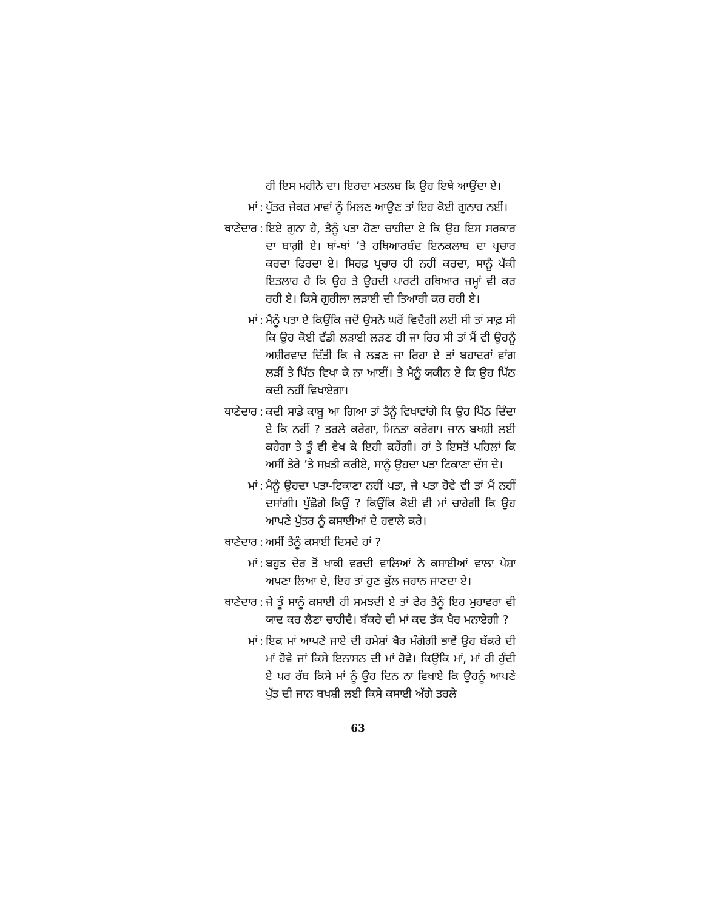ਹੀ ਇਸ ਮਹੀਨੇ ਦਾ। ਇਹਦਾ ਮਤਲਬ ਕਿ ਉਹ ਇਥੇ ਆਉਂਦਾ ਏ।
ਮਾਂ : ਪੁੱਤਰ ਜੇਕਰ ਮਾਵਾਂ ਨੂੰ ਮਿਲਣ ਆਉਣ ਤਾਂ ਇਹ ਕੋਈ ਗੁਨਾਹ ਨਈਂ।
ਥਾਣੇਦਾਰ : ਇਏ ਗੁਨਾ ਹੈ, ਤੈਨੂੰ ਪਤਾ ਹੋਣਾ ਚਾਹੀਦਾ ਏ ਕਿ ਉਹ ਇਸ ਸਰਕਾਰ ਦਾ ਬਾਗ਼ੀ ਏ। ਥਾਂ-ਥਾਂ ’ਤੇ ਹਥਿਆਰਬੰਦ ਇਨਕਲਾਬ ਦਾ ਪ੍ਰਚਾਰ ਕਰਦਾ ਫਿਰਦਾ ਏ। ਸਿਰਫ਼ ਪ੍ਰਚਾਰ ਹੀ ਨਹੀਂ ਕਰਦਾ, ਸਾਨੂੰ ਪੱਕੀ ਇਤਲਾਹ ਹੈ ਕਿ ਉਹ ਤੇ ਉਹਦੀ ਪਾਰਟੀ ਹਥਿਆਰ ਜਮ੍ਹਾਂ ਵੀ ਕਰ ਰਹੀ ਏ। ਕਿਸੇ ਗੁਰੀਲਾ ਲੜਾਈ ਦੀ ਤਿਆਰੀ ਕਰ ਰਹੀ ਏ।
ਮਾਂ : ਮੈਨੂੰ ਪਤਾ ਏ ਕਿਉਂਕਿ ਜਦੋਂ ਉਸਨੇ ਘਰੋਂ ਵਿਦੈਗੀ ਲਈ ਸੀ ਤਾਂ ਸਾਫ਼ ਸੀ ਕਿ ਉਹ ਕੋਈ ਵੱਡੀ ਲੜਾਈ ਲੜਣ ਹੀ ਜਾ ਰਿਹ ਸੀ ਤਾਂ ਮੈਂ ਵੀ ਉਹਨੂੰ ਅਸ਼ੀਰਵਾਦ ਦਿੱਤੀ ਕਿ ਜੇ ਲੜਣ ਜਾ ਰਿਹਾ ਏ ਤਾਂ ਬਹਾਦਰਾਂ ਵਾਂਗ ਲੜੀਂ ਤੇ ਪਿੱਠ ਵਿਖਾ ਕੇ ਨਾ ਆਈਂ। ਤੇ ਮੈਨੂੰ ਯਕੀਨ ਏ ਕਿ ਉਹ ਪਿੱਠ ਕਦੀ ਨਹੀਂ ਵਿਖਾਏਗਾ।
ਥਾਣੇਦਾਰ : ਕਦੀ ਸਾਡੇ ਕਾਬੂ ਆ ਗਿਆ ਤਾਂ ਤੈਨੂੰ ਵਿਖਾਵਾਂਗੇ ਕਿ ਉਹ ਪਿੱਠ ਦਿੰਦਾ ਏ ਕਿ ਨਹੀਂ ? ਤਰਲੇ ਕਰੇਗਾ, ਮਿਨਤਾ ਕਰੇਗਾ। ਜਾਨ ਬਖਸ਼ੀ ਲਈ ਕਹੇਗਾ ਤੇ ਤੂੰ ਵੀ ਵੇਖ ਕੇ ਇਹੀ ਕਹੇਂਗੀ। ਹਾਂ ਤੇ ਇਸਤੋਂ ਪਹਿਲਾਂ ਕਿ ਅਸੀਂ ਤੇਰੇ ’ਤੇ ਸਖ਼ਤੀ ਕਰੀਏ, ਸਾਨੂੰ ਉਹਦਾ ਪਤਾ ਟਿਕਾਣਾ ਦੱਸ ਦੇ।
ਮਾਂ : ਮੈਨੂੰ ਉਹਦਾ ਪਤਾ-ਟਿਕਾਣਾ ਨਹੀਂ ਪਤਾ, ਜੇ ਪਤਾ ਹੋਵੇ ਵੀ ਤਾਂ ਮੈਂ ਨਹੀਂ ਦਸਾਂਗੀ। ਪੁੱਛੋਗੇ ਕਿਉਂ ? ਕਿਉਂਕਿ ਕੋਈ ਵੀ ਮਾਂ ਚਾਹੇਗੀ ਕਿ ਉਹ ਆਪਣੇ ਪੁੱਤਰ ਨੂੰ ਕਸਾਈਆਂ ਦੇ ਹਵਾਲੇ ਕਰੇ।
ਥਾਣੇਦਾਰ : ਅਸੀਂ ਤੈਨੂੰ ਕਸਾਈ ਦਿਸਦੇ ਹਾਂ ?
ਮਾਂ : ਬਹੁਤ ਦੇਰ ਤੋਂ ਖਾਕੀ ਵਰਦੀ ਵਾਲਿਆਂ ਨੇ ਕਸਾਈਆਂ ਵਾਲਾ ਪੇਸ਼ਾ ਅਪਣਾ ਲਿਆ ਏ, ਇਹ ਤਾਂ ਹੁਣ ਕੁੱਲ ਜਹਾਨ ਜਾਣਦਾ ਏ।
ਥਾਣੇਦਾਰ : ਜੇ ਤੂੰ ਸਾਨੂੰ ਕਸਾਈ ਹੀ ਸਮਝਦੀ ਏ ਤਾਂ ਫੇਰ ਤੈਨੂੰ ਇਹ ਮੁਹਾਵਰਾ ਵੀ ਯਾਦ ਕਰ ਲੈਣਾ ਚਾਹੀਦੈ। ਬੱਕਰੇ ਦੀ ਮਾਂ ਕਦ ਤੱਕ ਖੈਰ ਮਨਾਏਗੀ ?
ਮਾਂ : ਇਕ ਮਾਂ ਆਪਣੇ ਜਾਏ ਦੀ ਹਮੇਸ਼ਾਂ ਖੈਰ ਮੰਗੇਗੀ ਭਾਵੇਂ ਉਹ ਬੱਕਰੇ ਦੀ ਮਾਂ ਹੋਵੇ ਜਾਂ ਕਿਸੇ ਇਨਾਸਨ ਦੀ ਮਾਂ ਹੋਵੇ। ਕਿਉਂਕਿ ਮਾਂ, ਮਾਂ ਹੀ ਹੁੰਦੀ ਏ ਪਰ ਰੱਬ ਕਿਸੇ ਮਾਂ ਨੂੰ ਉਹ ਦਿਨ ਨਾ ਵਿਖਾਏ ਕਿ ਉਹਨੂੰ ਆਪਣੇ ਪੁੱਤ ਦੀ ਜਾਨ ਬਖਸ਼ੀ ਲਈ ਕਿਸੇ ਕਸਾਈ ਅੱਗੇ ਤਰਲੇ
63